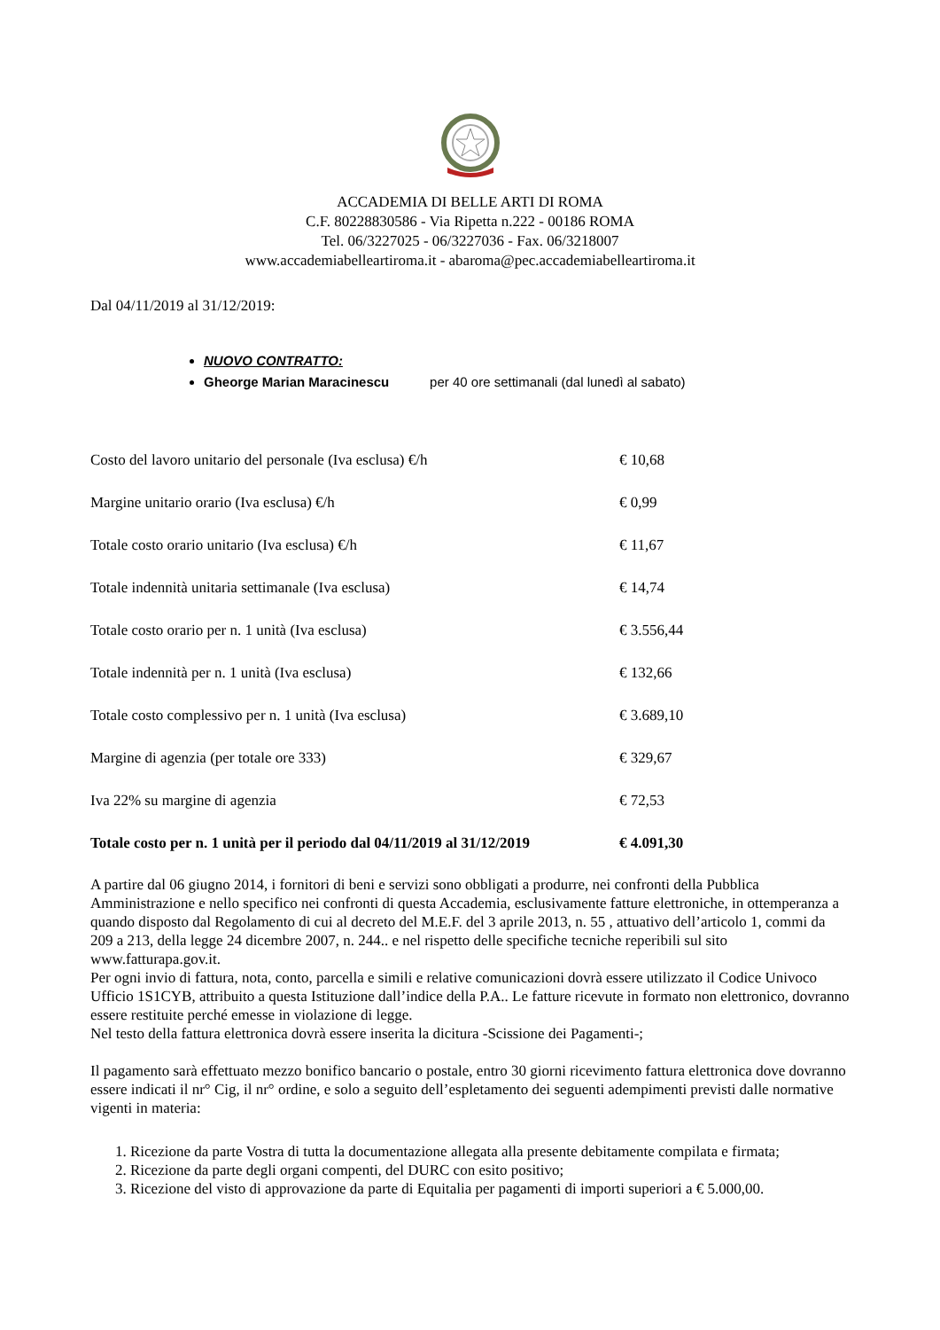ACCADEMIA DI BELLE ARTI DI ROMA
C.F. 80228830586 - Via Ripetta n.222 - 00186 ROMA
Tel. 06/3227025 - 06/3227036 - Fax. 06/3218007
www.accademiabelleartiroma.it - abaroma@pec.accademiabelleartiroma.it
Dal 04/11/2019 al 31/12/2019:
NUOVO CONTRATTO:
Gheorge Marian Maracinescu per 40 ore settimanali (dal lunedì al sabato)
Costo del lavoro unitario del personale (Iva esclusa) €/h € 10,68
Margine unitario orario (Iva esclusa) €/h € 0,99
Totale costo orario unitario (Iva esclusa) €/h € 11,67
Totale indennità unitaria settimanale (Iva esclusa) € 14,74
Totale costo orario per n. 1 unità (Iva esclusa) € 3.556,44
Totale indennità per n. 1 unità (Iva esclusa) € 132,66
Totale costo complessivo per n. 1 unità (Iva esclusa) € 3.689,10
Margine di agenzia (per totale ore 333) € 329,67
Iva 22% su margine di agenzia € 72,53
Totale costo per n. 1 unità per il periodo dal 04/11/2019 al 31/12/2019 € 4.091,30
A partire dal 06 giugno 2014, i fornitori di beni e servizi sono obbligati a produrre, nei confronti della Pubblica Amministrazione e nello specifico nei confronti di questa Accademia, esclusivamente fatture elettroniche, in ottemperanza a quando disposto dal Regolamento di cui al decreto del M.E.F. del 3 aprile 2013, n. 55 , attuativo dell’articolo 1, commi da 209 a 213, della legge 24 dicembre 2007, n. 244.. e nel rispetto delle specifiche tecniche reperibili sul sito www.fatturapa.gov.it.
Per ogni invio di fattura, nota, conto, parcella e simili e relative comunicazioni dovrà essere utilizzato il Codice Univoco Ufficio 1S1CYB, attribuito a questa Istituzione dall’indice della P.A.. Le fatture ricevute in formato non elettronico, dovranno essere restituite perché emesse in violazione di legge.
Nel testo della fattura elettronica dovrà essere inserita la dicitura -Scissione dei Pagamenti-;
Il pagamento sarà effettuato mezzo bonifico bancario o postale, entro 30 giorni ricevimento fattura elettronica dove dovranno essere indicati il nr° Cig, il nr° ordine, e solo a seguito dell’espletamento dei seguenti adempimenti previsti dalle normative vigenti in materia:
1. Ricezione da parte Vostra di tutta la documentazione allegata alla presente debitamente compilata e firmata;
2. Ricezione da parte degli organi compenti, del DURC con esito positivo;
3. Ricezione del visto di approvazione da parte di Equitalia per pagamenti di importi superiori a € 5.000,00.